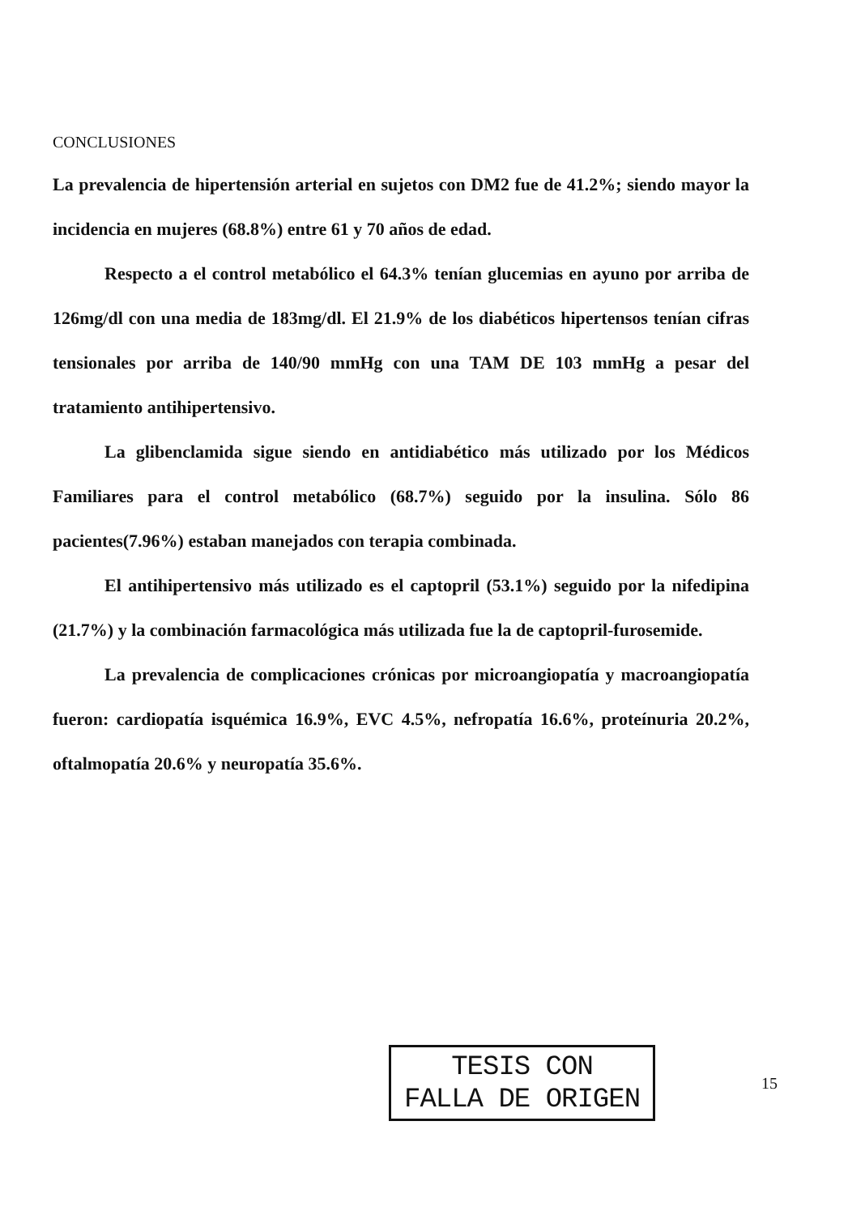CONCLUSIONES
La prevalencia de hipertensión arterial en sujetos con DM2 fue de 41.2%; siendo mayor la incidencia en mujeres (68.8%) entre 61 y 70 años de edad.
Respecto a el control metabólico el 64.3% tenían glucemias en ayuno por arriba de 126mg/dl con una media de 183mg/dl. El 21.9% de los diabéticos hipertensos tenían cifras tensionales por arriba de 140/90 mmHg con una TAM DE 103 mmHg a pesar del tratamiento antihipertensivo.
La glibenclamida sigue siendo en antidiabético más utilizado por los Médicos Familiares para el control metabólico (68.7%) seguido por la insulina. Sólo 86 pacientes(7.96%) estaban manejados con terapia combinada.
El antihipertensivo más utilizado es el captopril (53.1%) seguido por la nifedipina (21.7%) y la combinación farmacológica más utilizada fue la de captopril-furosemide.
La prevalencia de complicaciones crónicas por microangiopatía y macroangiopatía fueron: cardiopatía isquémica 16.9%, EVC 4.5%, nefropatía 16.6%, proteínuria 20.2%, oftalmopatía 20.6% y neuropatía 35.6%.
TESIS CON
FALLA DE ORIGEN
15